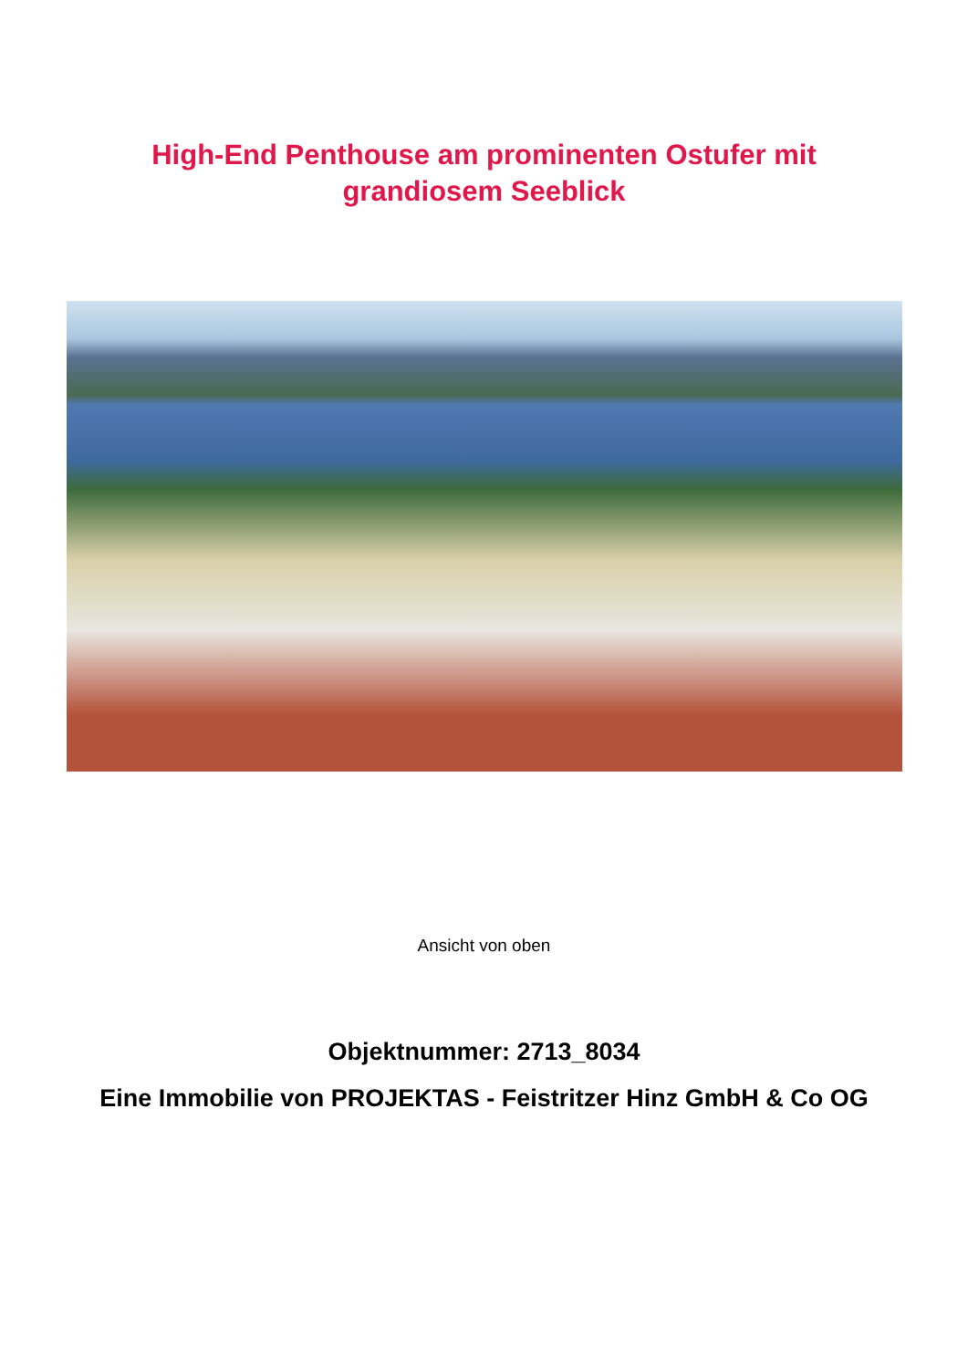High-End Penthouse am prominenten Ostufer mit
grandiosem Seeblick
Ansicht von oben
Objektnummer: 2713_8034
Eine Immobilie von PROJEKTAS - Feistritzer Hinz GmbH & Co OG